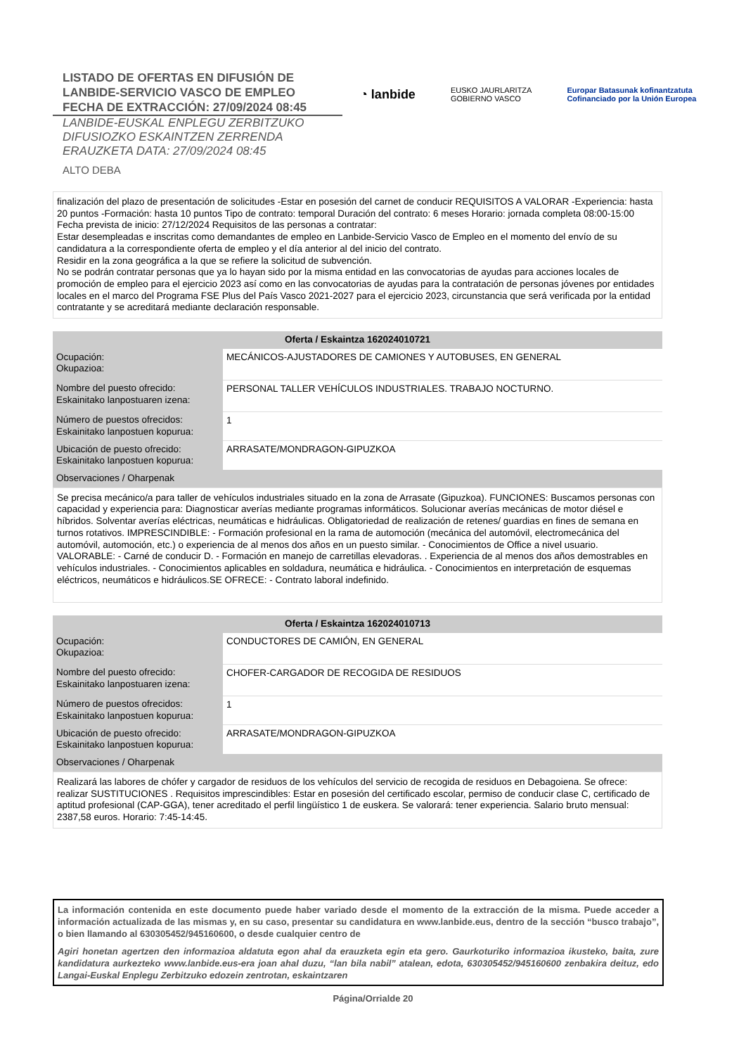LISTADO DE OFERTAS EN DIFUSIÓN DE
LANBIDE-SERVICIO VASCO DE EMPLEO
FECHA DE EXTRACCIÓN: 27/09/2024 08:45
LANBIDE-EUSKAL ENPLEGU ZERBITZUKO
DIFUSIOZKO ESKAINTZEN ZERRENDA
ERAUZKETA DATA: 27/09/2024 08:45
ALTO DEBA
◔ lanbide
EUSKO JAURLARITZA
GOBIERNO VASCO
Europar Batasunak kofinantzatuta
Cofinanciado por la Unión Europea
finalización del plazo de presentación de solicitudes -Estar en posesión del carnet de conducir REQUISITOS A VALORAR -Experiencia: hasta 20 puntos -Formación: hasta 10 puntos Tipo de contrato: temporal Duración del contrato: 6 meses Horario: jornada completa 08:00-15:00 Fecha prevista de inicio: 27/12/2024 Requisitos de las personas a contratar:
Estar desempleadas e inscritas como demandantes de empleo en Lanbide-Servicio Vasco de Empleo en el momento del envío de su candidatura a la correspondiente oferta de empleo y el día anterior al del inicio del contrato.
Residir en la zona geográfica a la que se refiere la solicitud de subvención.
No se podrán contratar personas que ya lo hayan sido por la misma entidad en las convocatorias de ayudas para acciones locales de promoción de empleo para el ejercicio 2023 así como en las convocatorias de ayudas para la contratación de personas jóvenes por entidades locales en el marco del Programa FSE Plus del País Vasco 2021-2027 para el ejercicio 2023, circunstancia que será verificada por la entidad contratante y se acreditará mediante declaración responsable.
| Oferta / Eskaintza 162024010721 | |
| --- | --- |
| Ocupación: Okupazioa: | MECÁNICOS-AJUSTADORES DE CAMIONES Y AUTOBUSES, EN GENERAL |
| Nombre del puesto ofrecido: Eskainitako lanpostuaren izena: | PERSONAL TALLER VEHÍCULOS INDUSTRIALES. TRABAJO NOCTURNO. |
| Número de puestos ofrecidos: Eskainitako lanpostuen kopurua: | 1 |
| Ubicación de puesto ofrecido: Eskainitako lanpostuen kopurua: | ARRASATE/MONDRAGON-GIPUZKOA |
| Observaciones / Oharpenak | |
Se precisa mecánico/a para taller de vehículos industriales situado en la zona de Arrasate (Gipuzkoa). FUNCIONES: Buscamos personas con capacidad y experiencia para: Diagnosticar averías mediante programas informáticos. Solucionar averías mecánicas de motor diésel e híbridos. Solventar averías eléctricas, neumáticas e hidráulicas. Obligatoriedad de realización de retenes/ guardias en fines de semana en turnos rotativos. IMPRESCINDIBLE: - Formación profesional en la rama de automoción (mecánica del automóvil, electromecánica del automóvil, automoción, etc.) o experiencia de al menos dos años en un puesto similar. - Conocimientos de Office a nivel usuario. VALORABLE: - Carné de conducir D. - Formación en manejo de carretillas elevadoras. . Experiencia de al menos dos años demostrables en vehículos industriales. - Conocimientos aplicables en soldadura, neumática e hidráulica. - Conocimientos en interpretación de esquemas eléctricos, neumáticos e hidráulicos.SE OFRECE: - Contrato laboral indefinido.
| Oferta / Eskaintza 162024010713 | |
| --- | --- |
| Ocupación: Okupazioa: | CONDUCTORES DE CAMIÓN, EN GENERAL |
| Nombre del puesto ofrecido: Eskainitako lanpostuaren izena: | CHOFER-CARGADOR DE RECOGIDA DE RESIDUOS |
| Número de puestos ofrecidos: Eskainitako lanpostuen kopurua: | 1 |
| Ubicación de puesto ofrecido: Eskainitako lanpostuen kopurua: | ARRASATE/MONDRAGON-GIPUZKOA |
| Observaciones / Oharpenak | |
Realizará las labores de chófer y cargador de residuos de los vehículos del servicio de recogida de residuos en Debagoiena. Se ofrece: realizar SUSTITUCIONES . Requisitos imprescindibles: Estar en posesión del certificado escolar, permiso de conducir clase C, certificado de aptitud profesional (CAP-GGA), tener acreditado el perfil lingüístico 1 de euskera. Se valorará: tener experiencia. Salario bruto mensual: 2387,58 euros. Horario: 7:45-14:45.
La información contenida en este documento puede haber variado desde el momento de la extracción de la misma. Puede acceder a información actualizada de las mismas y, en su caso, presentar su candidatura en www.lanbide.eus, dentro de la sección “busco trabajo”, o bien llamando al 630305452/945160600, o desde cualquier centro de
Agiri honetan agertzen den informazioa aldatuta egon ahal da erauzketa egin eta gero. Gaurkoturiko informazioa ikusteko, baita, zure kandidatura aurkezteko www.lanbide.eus-era joan ahal duzu, “lan bila nabil” atalean, edota, 630305452/945160600 zenbakira deituz, edo Langai-Euskal Enplegu Zerbitzuko edozein zentrotan, eskaintzaren
Página/Orrialde 20